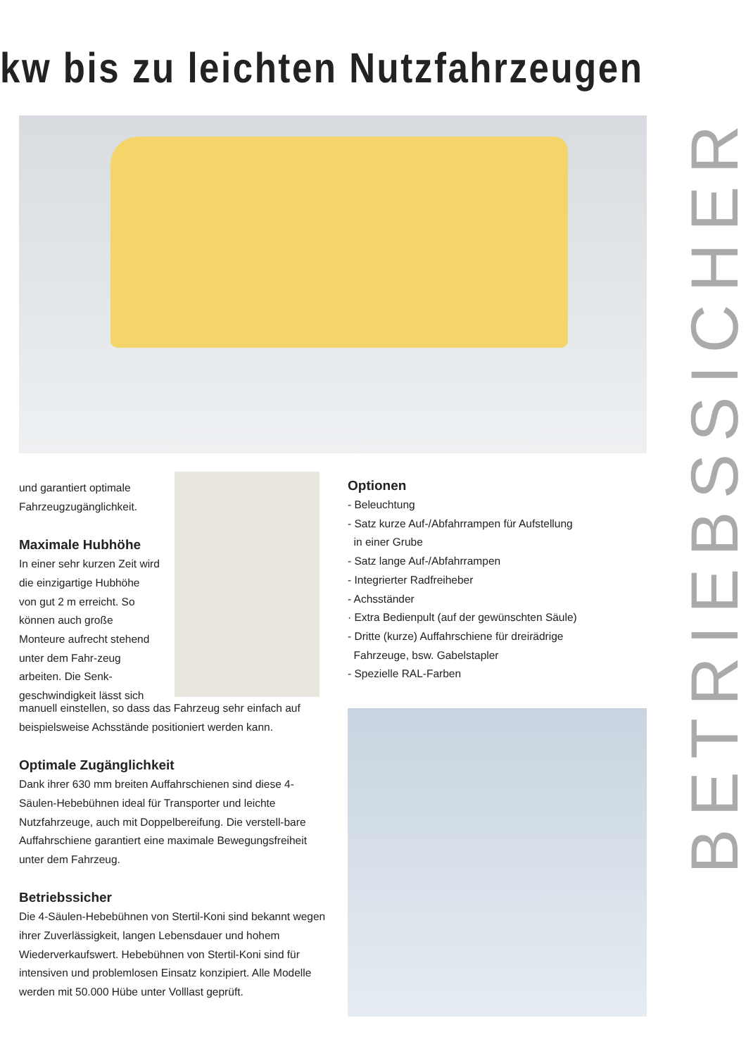kw bis zu leichten Nutzfahrzeugen
und garantiert optimale Fahrzeugzugänglichkeit.
Maximale Hubhöhe
In einer sehr kurzen Zeit wird die einzigartige Hubhöhe von gut 2 m erreicht. So können auch große Monteure aufrecht stehend unter dem Fahr-zeug arbeiten. Die Senk-geschwindigkeit lässt sich
manuell einstellen, so dass das Fahrzeug sehr einfach auf beispielsweise Achsstände positioniert werden kann.
Optimale Zugänglichkeit
Dank ihrer 630 mm breiten Auffahrschienen sind diese 4-Säulen-Hebebühnen ideal für Transporter und leichte Nutzfahrzeuge, auch mit Doppelbereifung. Die verstell-bare Auffahrschiene garantiert eine maximale Bewegungsfreiheit unter dem Fahrzeug.
Betriebssicher
Die 4-Säulen-Hebebühnen von Stertil-Koni sind bekannt wegen ihrer Zuverlässigkeit, langen Lebensdauer und hohem Wiederverkaufswert. Hebebühnen von Stertil-Koni sind für intensiven und problemlosen Einsatz konzipiert. Alle Modelle werden mit 50.000 Hübe unter Volllast geprüft.
Optionen
- Beleuchtung
- Satz kurze Auf-/Abfahrrampen für Aufstellung
in einer Grube
- Satz lange Auf-/Abfahrrampen
- Integrierter Radfreiheber
- Achsständer
· Extra Bedienpult (auf der gewünschten Säule)
- Dritte (kurze) Auffahrschiene für dreirädrige
Fahrzeuge, bsw. Gabelstapler
- Spezielle RAL-Farben
BETRIEBSSICHER